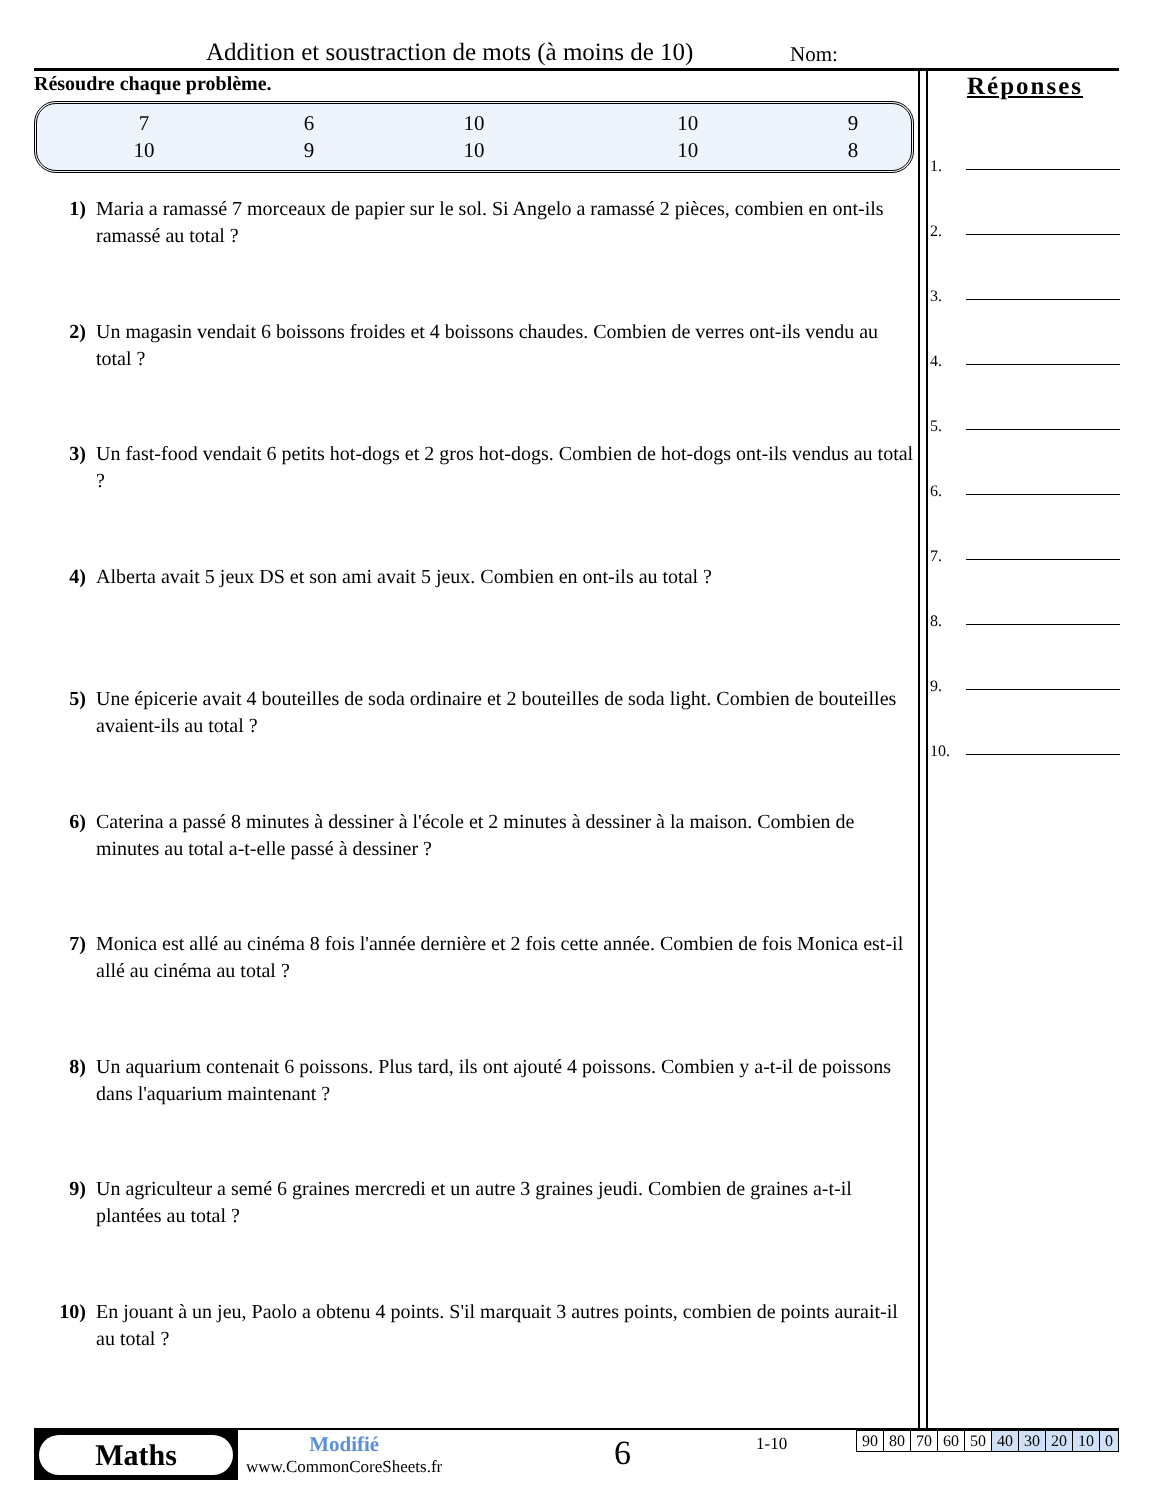Addition et soustraction de mots (à moins de 10) Nom:
Résoudre chaque problème.
| 7 | 6 | 10 | 10 | 9 |
| 10 | 9 | 10 | 10 | 8 |
1) Maria a ramassé 7 morceaux de papier sur le sol. Si Angelo a ramassé 2 pièces, combien en ont-ils ramassé au total ?
2) Un magasin vendait 6 boissons froides et 4 boissons chaudes. Combien de verres ont-ils vendu au total ?
3) Un fast-food vendait 6 petits hot-dogs et 2 gros hot-dogs. Combien de hot-dogs ont-ils vendus au total ?
4) Alberta avait 5 jeux DS et son ami avait 5 jeux. Combien en ont-ils au total ?
5) Une épicerie avait 4 bouteilles de soda ordinaire et 2 bouteilles de soda light. Combien de bouteilles avaient-ils au total ?
6) Caterina a passé 8 minutes à dessiner à l'école et 2 minutes à dessiner à la maison. Combien de minutes au total a-t-elle passé à dessiner ?
7) Monica est allé au cinéma 8 fois l'année dernière et 2 fois cette année. Combien de fois Monica est-il allé au cinéma au total ?
8) Un aquarium contenait 6 poissons. Plus tard, ils ont ajouté 4 poissons. Combien y a-t-il de poissons dans l'aquarium maintenant ?
9) Un agriculteur a semé 6 graines mercredi et un autre 3 graines jeudi. Combien de graines a-t-il plantées au total ?
10) En jouant à un jeu, Paolo a obtenu 4 points. S'il marquait 3 autres points, combien de points aurait-il au total ?
Réponses
1.
2.
3.
4.
5.
6.
7.
8.
9.
10.
Maths
Modifié
www.CommonCoreSheets.fr
6 1-10
| 90 | 80 | 70 | 60 | 50 | 40 | 30 | 20 | 10 | 0 |